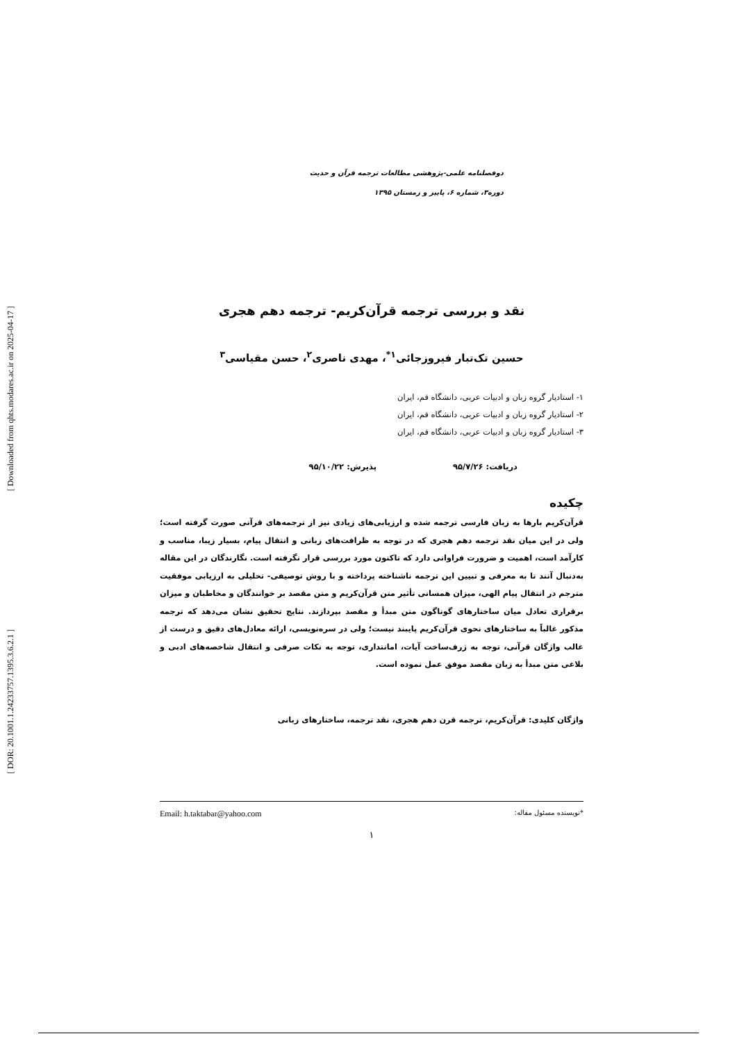[ Downloaded from qhts.modares.ac.ir on 2025-04-17 ]
[ DOR: 20.1001.1.24233757.1395.3.6.2.1 ]
دوفصلنامه علمی-پژوهشی مطالعات ترجمه قرآن و حدیث
دوره۳، شماره ۶، پاییز و زمستان ۱۳۹۵
نقد و بررسی ترجمه قرآن‌کریم- ترجمه دهم هجری
حسین تک‌تبار فیروزجائی<sup>۱*</sup>، مهدی ناصری<sup>۲</sup>، حسن مقیاسی<sup>۳</sup>
۱- استادیار گروه زبان و ادبیات عربی، دانشگاه قم، ایران
۲- استادیار گروه زبان و ادبیات عربی، دانشگاه قم، ایران
۳- استادیار گروه زبان و ادبیات عربی، دانشگاه قم، ایران
دریافت: ۹۵/۷/۲۶ پذیرش: ۹۵/۱۰/۲۲
چکیده
قرآن‌کریم بارها به زبان فارسی ترجمه شده و ارزیابی‌های زیادی نیز از ترجمه‌های قرآنی صورت گرفته است؛ ولی در این میان نقد ترجمه دهم هجری که در توجه به ظرافت‌های زبانی و انتقال پیام، بسیار زیبا، مناسب و کارآمد است، اهمیت و ضرورت فراوانی دارد که تاکنون مورد بررسی قرار نگرفته است. نگارندگان در این مقاله به‌دنبال آنند تا به معرفی و تبیین این ترجمه ناشناخته پرداخته و با روش توصیفی- تحلیلی به ارزیابی موفقیت مترجم در انتقال پیام الهی، میزان همسانی تأثیر متن قرآن‌کریم و متن مقصد بر خوانندگان و مخاطبان و میزان برقراری تعادل میان ساختارهای گوناگون متن مبدأ و مقصد بپردازند. نتایج تحقیق نشان می‌دهد که ترجمه مذکور غالباً به ساختارهای نحوی قرآن‌کریم پایبند نیست؛ ولی در سره‌نویسی، ارائه معادل‌های دقیق و درست از غالب واژگان قرآنی، توجه به ژرف‌ساخت آیات، امانتداری، توجه به نکات صرفی و انتقال شاخصه‌های ادبی و بلاغی متن مبدأ به زبان مقصد موفق عمل نموده است.
واژگان کلیدی: قرآن‌کریم، ترجمه قرن دهم هجری، نقد ترجمه، ساختارهای زبانی
*نویسنده مسئول مقاله: Email: h.taktabar@yahoo.com
۱